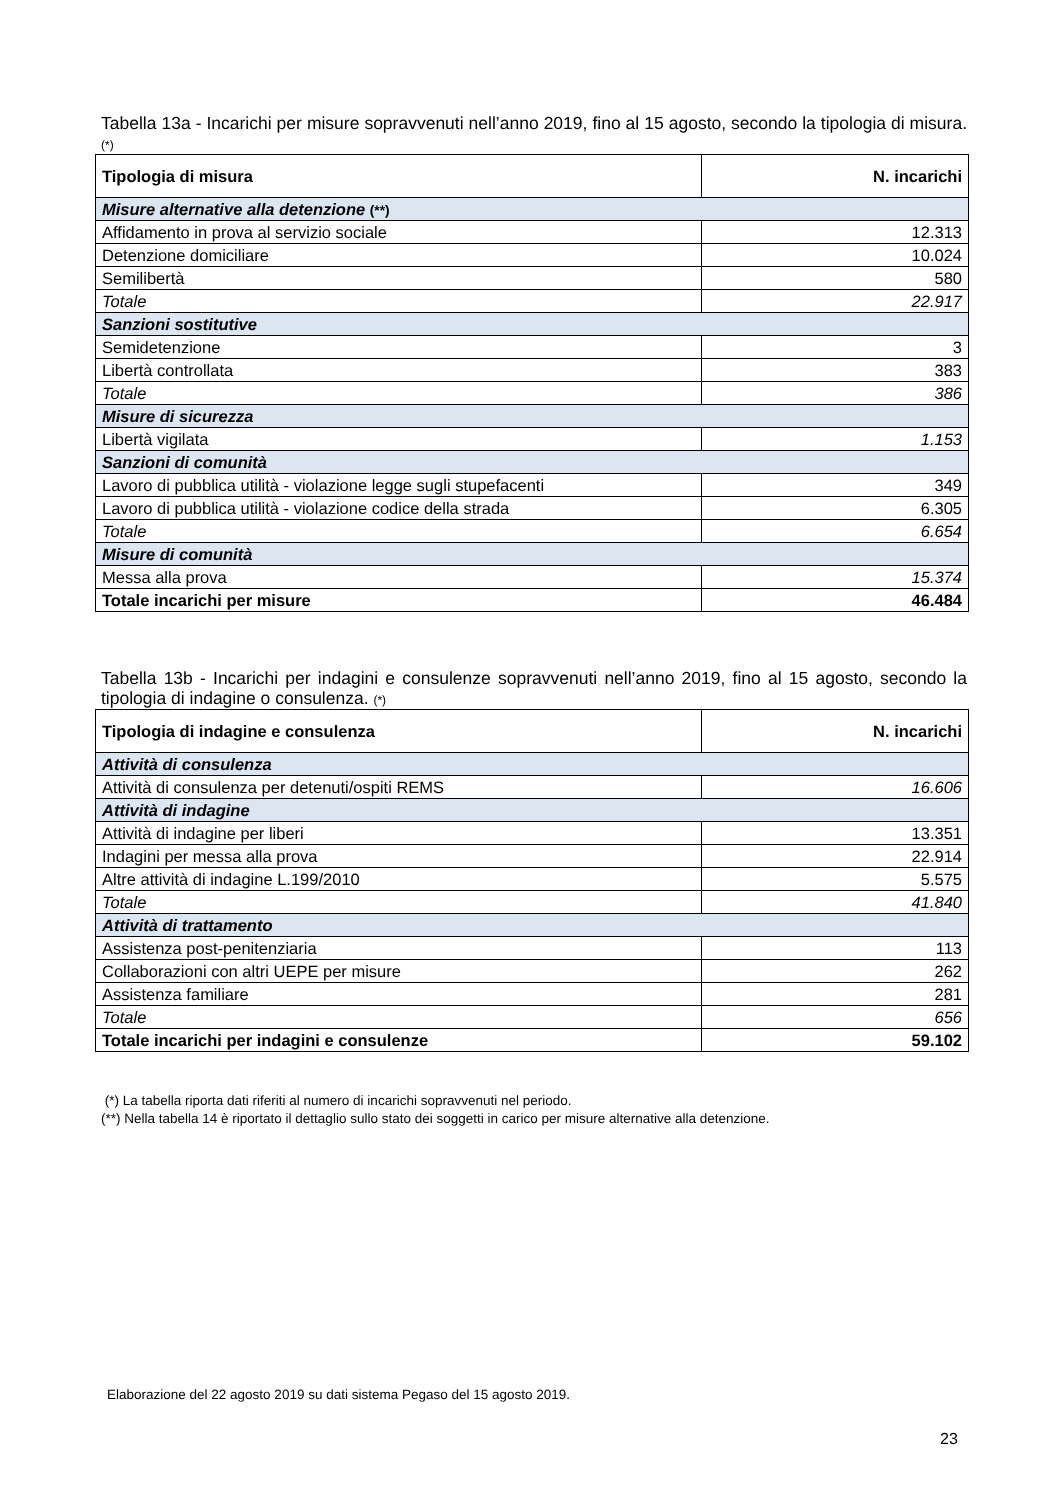Tabella 13a - Incarichi per misure sopravvenuti nell’anno 2019, fino al 15 agosto, secondo la tipologia di misura. (*)
| Tipologia di misura | N. incarichi |
| --- | --- |
| Misure alternative alla detenzione (**) | |
| Affidamento in prova al servizio sociale | 12.313 |
| Detenzione domiciliare | 10.024 |
| Semilibertà | 580 |
| Totale | 22.917 |
| Sanzioni sostitutive | |
| Semidetenzione | 3 |
| Libertà controllata | 383 |
| Totale | 386 |
| Misure di sicurezza | |
| Libertà vigilata | 1.153 |
| Sanzioni di comunità | |
| Lavoro di pubblica utilità - violazione legge sugli stupefacenti | 349 |
| Lavoro di pubblica utilità - violazione codice della strada | 6.305 |
| Totale | 6.654 |
| Misure di comunità | |
| Messa alla prova | 15.374 |
| Totale incarichi per misure | 46.484 |
Tabella 13b - Incarichi per indagini e consulenze sopravvenuti nell’anno 2019, fino al 15 agosto, secondo la tipologia di indagine o consulenza. (*)
| Tipologia di indagine e consulenza | N. incarichi |
| --- | --- |
| Attività di consulenza | |
| Attività di consulenza per detenuti/ospiti REMS | 16.606 |
| Attività di indagine | |
| Attività di indagine per liberi | 13.351 |
| Indagini per messa alla prova | 22.914 |
| Altre attività di indagine L.199/2010 | 5.575 |
| Totale | 41.840 |
| Attività di trattamento | |
| Assistenza post-penitenziaria | 113 |
| Collaborazioni con altri UEPE per misure | 262 |
| Assistenza familiare | 281 |
| Totale | 656 |
| Totale incarichi per indagini e consulenze | 59.102 |
(*) La tabella riporta dati riferiti al numero di incarichi sopravvenuti nel periodo.
(**) Nella tabella 14 è riportato il dettaglio sullo stato dei soggetti in carico per misure alternative alla detenzione.
Elaborazione del 22 agosto 2019 su dati sistema Pegaso del 15 agosto 2019.
23